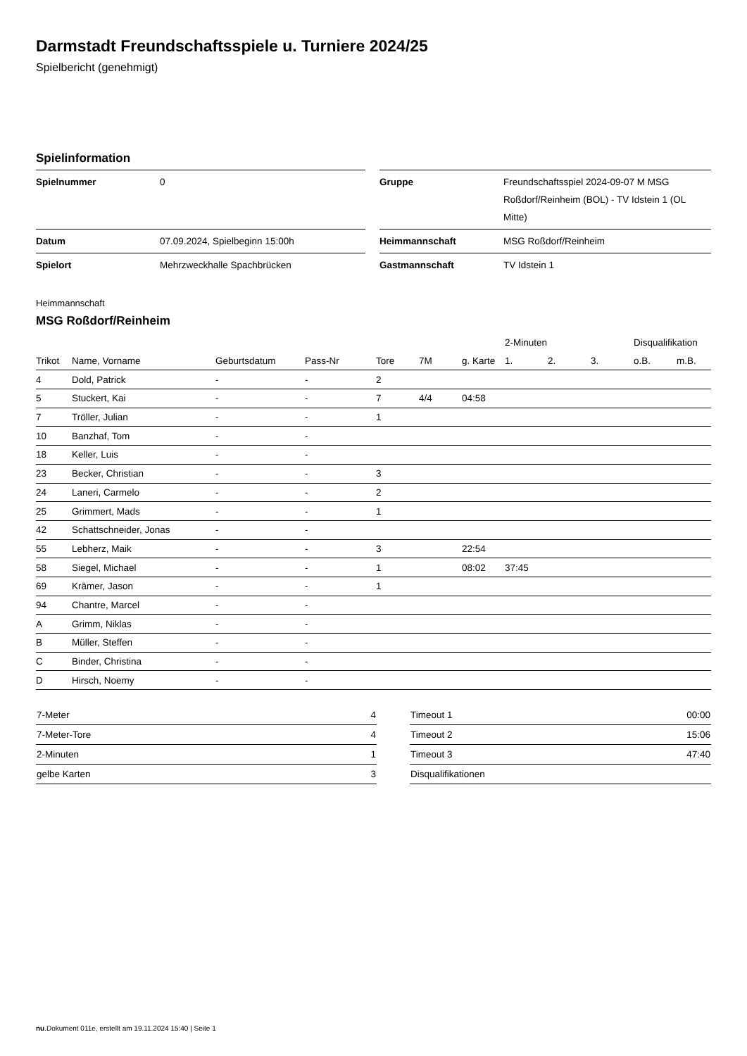Darmstadt Freundschaftsspiele u. Turniere 2024/25
Spielbericht (genehmigt)
Spielinformation
| Spielnummer | 0 | | Gruppe | Freundschaftsspiel 2024-09-07 M MSG Roßdorf/Reinheim (BOL) - TV Idstein 1 (OL Mitte) |
| Datum | 07.09.2024, Spielbeginn 15:00h | | Heimmannschaft | MSG Roßdorf/Reinheim |
| Spielort | Mehrzweckhalle Spachbrücken | | Gastmannschaft | TV Idstein 1 |
Heimmannschaft
MSG Roßdorf/Reinheim
| | | | | | | | 2-Minuten | | | Disqualifikation | |
| --- | --- | --- | --- | --- | --- | --- | --- | --- | --- | --- | --- |
| Trikot | Name, Vorname | Geburtsdatum | Pass-Nr | Tore | 7M | g. Karte | 1. | 2. | 3. | o.B. | m.B. |
| 4 | Dold, Patrick | - | - | 2 | | | | | | | |
| 5 | Stuckert, Kai | - | - | 7 | 4/4 | 04:58 | | | | | |
| 7 | Tröller, Julian | - | - | 1 | | | | | | | |
| 10 | Banzhaf, Tom | - | - | | | | | | | | |
| 18 | Keller, Luis | - | - | | | | | | | | |
| 23 | Becker, Christian | - | - | 3 | | | | | | | |
| 24 | Laneri, Carmelo | - | - | 2 | | | | | | | |
| 25 | Grimmert, Mads | - | - | 1 | | | | | | | |
| 42 | Schattschneider, Jonas | - | - | | | | | | | | |
| 55 | Lebherz, Maik | - | - | 3 | | 22:54 | | | | | |
| 58 | Siegel, Michael | - | - | 1 | | 08:02 | 37:45 | | | | |
| 69 | Krämer, Jason | - | - | 1 | | | | | | | |
| 94 | Chantre, Marcel | - | - | | | | | | | | |
| A | Grimm, Niklas | - | - | | | | | | | | |
| B | Müller, Steffen | - | - | | | | | | | | |
| C | Binder, Christina | - | - | | | | | | | | |
| D | Hirsch, Noemy | - | - | | | | | | | | |
| 7-Meter | 4 |
| 7-Meter-Tore | 4 |
| 2-Minuten | 1 |
| gelbe Karten | 3 |
| Timeout 1 | 00:00 |
| Timeout 2 | 15:06 |
| Timeout 3 | 47:40 |
| Disqualifikationen | |
nu.Dokument 011e, erstellt am 19.11.2024 15:40 | Seite 1